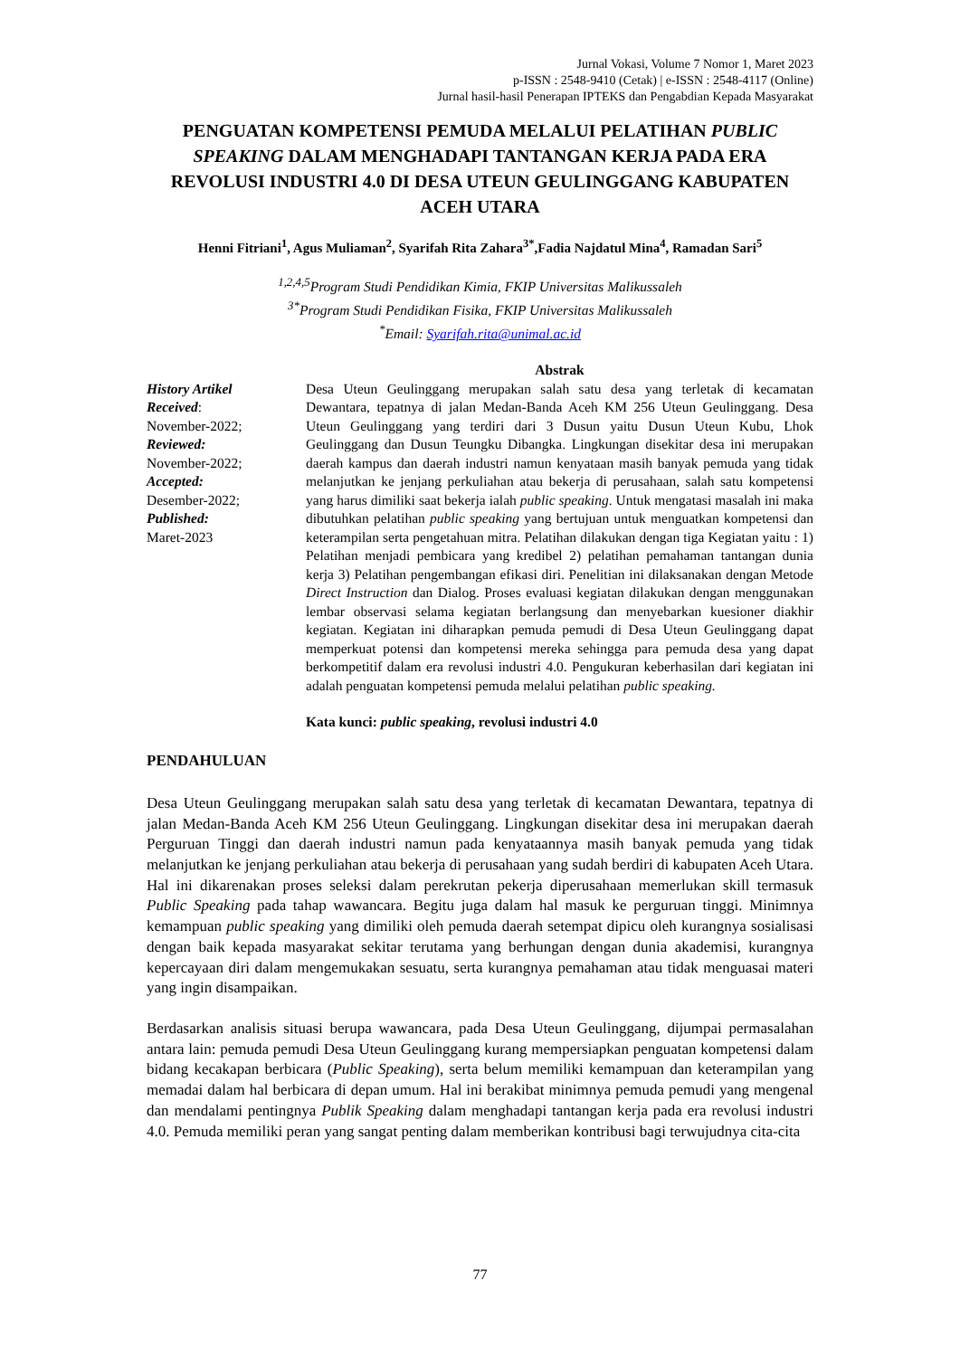Jurnal Vokasi, Volume 7 Nomor 1, Maret 2023
p-ISSN : 2548-9410 (Cetak) | e-ISSN : 2548-4117 (Online)
Jurnal hasil-hasil Penerapan IPTEKS dan Pengabdian Kepada Masyarakat
PENGUATAN KOMPETENSI PEMUDA MELALUI PELATIHAN PUBLIC SPEAKING DALAM MENGHADAPI TANTANGAN KERJA PADA ERA REVOLUSI INDUSTRI 4.0 DI DESA UTEUN GEULINGGANG KABUPATEN ACEH UTARA
Henni Fitriani<sup>1</sup>, Agus Muliaman<sup>2</sup>, Syarifah Rita Zahara<sup>3*</sup>,Fadia Najdatul Mina<sup>4</sup>, Ramadan Sari<sup>5</sup>
<sup>1,2,4,5</sup>Program Studi Pendidikan Kimia, FKIP Universitas Malikussaleh
<sup>3*</sup>Program Studi Pendidikan Fisika, FKIP Universitas Malikussaleh
<sup>*</sup> Email: Syarifah.rita@unimal.ac.id
History Artikel
Received:
November-2022;
Reviewed:
November-2022;
Accepted:
Desember-2022;
Published:
Maret-2023
Abstrak
Desa Uteun Geulinggang merupakan salah satu desa yang terletak di kecamatan Dewantara, tepatnya di jalan Medan-Banda Aceh KM 256 Uteun Geulinggang. Desa Uteun Geulinggang yang terdiri dari 3 Dusun yaitu Dusun Uteun Kubu, Lhok Geulinggang dan Dusun Teungku Dibangka. Lingkungan disekitar desa ini merupakan daerah kampus dan daerah industri namun kenyataan masih banyak pemuda yang tidak melanjutkan ke jenjang perkuliahan atau bekerja di perusahaan, salah satu kompetensi yang harus dimiliki saat bekerja ialah public speaking. Untuk mengatasi masalah ini maka dibutuhkan pelatihan public speaking yang bertujuan untuk menguatkan kompetensi dan keterampilan serta pengetahuan mitra. Pelatihan dilakukan dengan tiga Kegiatan yaitu : 1) Pelatihan menjadi pembicara yang kredibel 2) pelatihan pemahaman tantangan dunia kerja 3) Pelatihan pengembangan efikasi diri. Penelitian ini dilaksanakan dengan Metode Direct Instruction dan Dialog. Proses evaluasi kegiatan dilakukan dengan menggunakan lembar observasi selama kegiatan berlangsung dan menyebarkan kuesioner diakhir kegiatan. Kegiatan ini diharapkan pemuda pemudi di Desa Uteun Geulinggang dapat memperkuat potensi dan kompetensi mereka sehingga para pemuda desa yang dapat berkompetitif dalam era revolusi industri 4.0. Pengukuran keberhasilan dari kegiatan ini adalah penguatan kompetensi pemuda melalui pelatihan public speaking.
Kata kunci: public speaking, revolusi industri 4.0
PENDAHULUAN
Desa Uteun Geulinggang merupakan salah satu desa yang terletak di kecamatan Dewantara, tepatnya di jalan Medan-Banda Aceh KM 256 Uteun Geulinggang. Lingkungan disekitar desa ini merupakan daerah Perguruan Tinggi dan daerah industri namun pada kenyataannya masih banyak pemuda yang tidak melanjutkan ke jenjang perkuliahan atau bekerja di perusahaan yang sudah berdiri di kabupaten Aceh Utara. Hal ini dikarenakan proses seleksi dalam perekrutan pekerja diperusahaan memerlukan skill termasuk Public Speaking pada tahap wawancara. Begitu juga dalam hal masuk ke perguruan tinggi. Minimnya kemampuan public speaking yang dimiliki oleh pemuda daerah setempat dipicu oleh kurangnya sosialisasi dengan baik kepada masyarakat sekitar terutama yang berhungan dengan dunia akademisi, kurangnya kepercayaan diri dalam mengemukakan sesuatu, serta kurangnya pemahaman atau tidak menguasai materi yang ingin disampaikan.
Berdasarkan analisis situasi berupa wawancara, pada Desa Uteun Geulinggang, dijumpai permasalahan antara lain: pemuda pemudi Desa Uteun Geulinggang kurang mempersiapkan penguatan kompetensi dalam bidang kecakapan berbicara (Public Speaking), serta belum memiliki kemampuan dan keterampilan yang memadai dalam hal berbicara di depan umum. Hal ini berakibat minimnya pemuda pemudi yang mengenal dan mendalami pentingnya Publik Speaking dalam menghadapi tantangan kerja pada era revolusi industri 4.0. Pemuda memiliki peran yang sangat penting dalam memberikan kontribusi bagi terwujudnya cita-cita
77